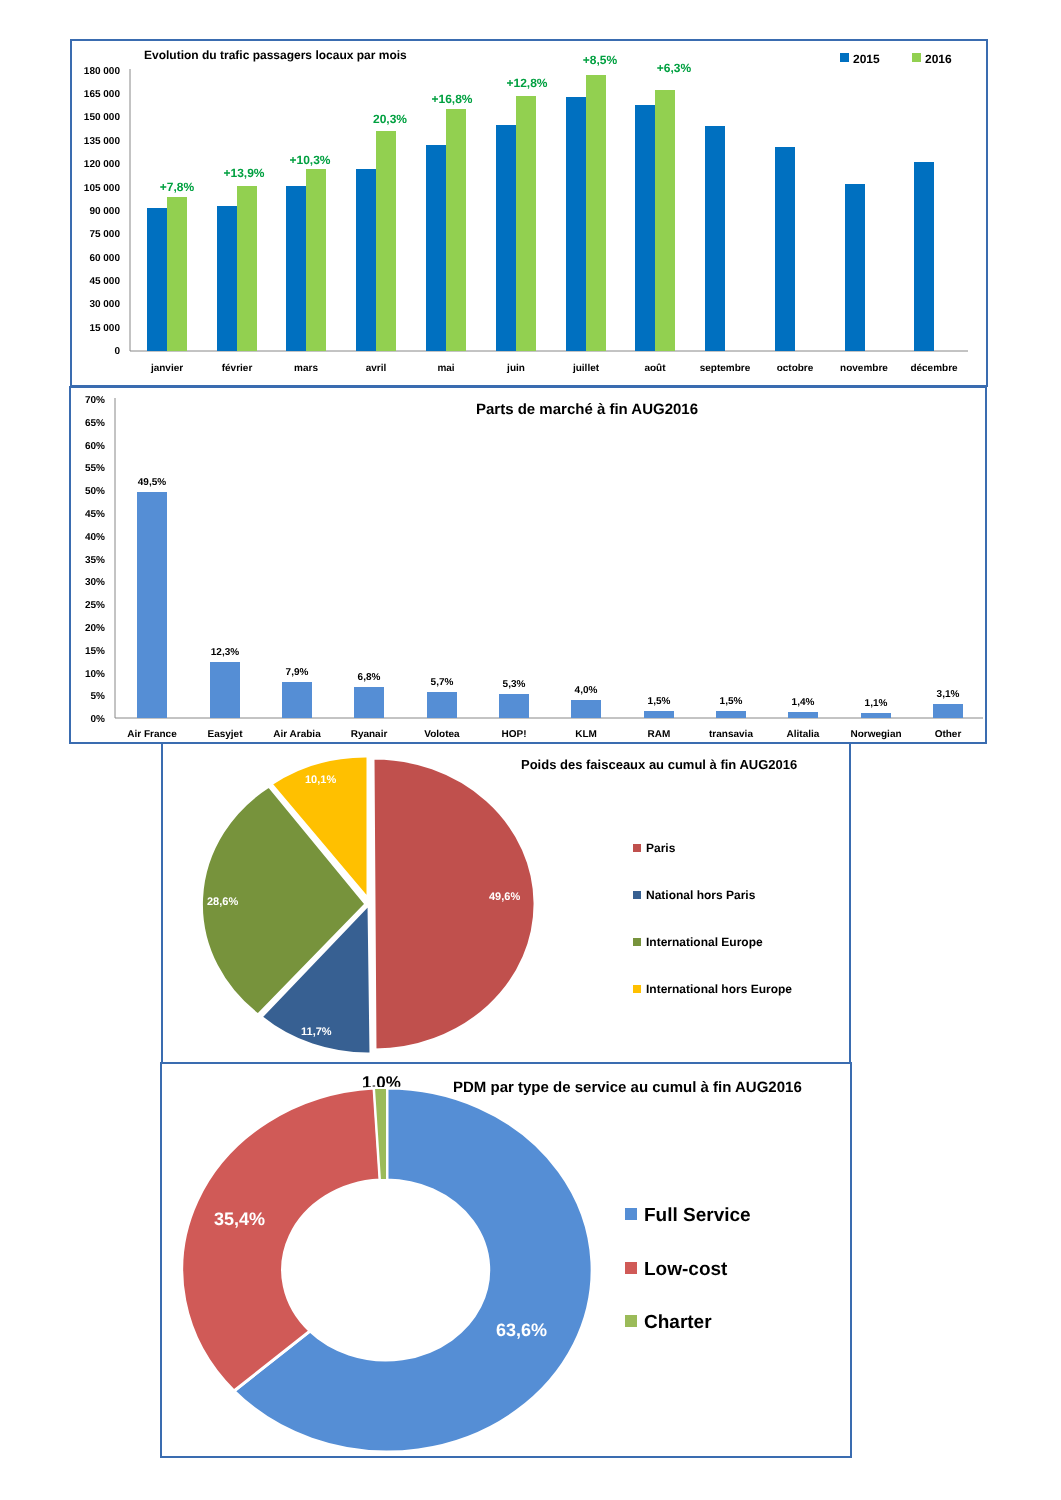Evolution du trafic passagers locaux par mois
2015
2016
180 000
165 000
150 000
135 000
120 000
105 000
90 000
75 000
60 000
45 000
30 000
15 000
0
+7,8%
+13,9%
+10,3%
20,3%
+16,8%
+12,8%
+8,5%
+6,3%
janvier
février
mars
avril
mai
juin
juillet
août
septembre
octobre
novembre
décembre
Parts de marché à fin AUG2016
70%
65%
60%
55%
50%
45%
40%
35%
30%
25%
20%
15%
10%
5%
0%
49,5%
12,3%
7,9%
6,8%
5,7%
5,3%
4,0%
1,5%
1,5%
1,4%
1,1%
3,1%
Air France
Easyjet
Air Arabia
Ryanair
Volotea
HOP!
KLM
RAM
transavia
Alitalia
Norwegian
Other
Poids des faisceaux au cumul à fin AUG2016
49,6%
11,7%
28,6%
10,1%
Paris
National hors Paris
International Europe
International hors Europe
PDM par type de service au cumul à fin AUG2016
1,0%
63,6%
35,4%
Full Service
Low-cost
Charter